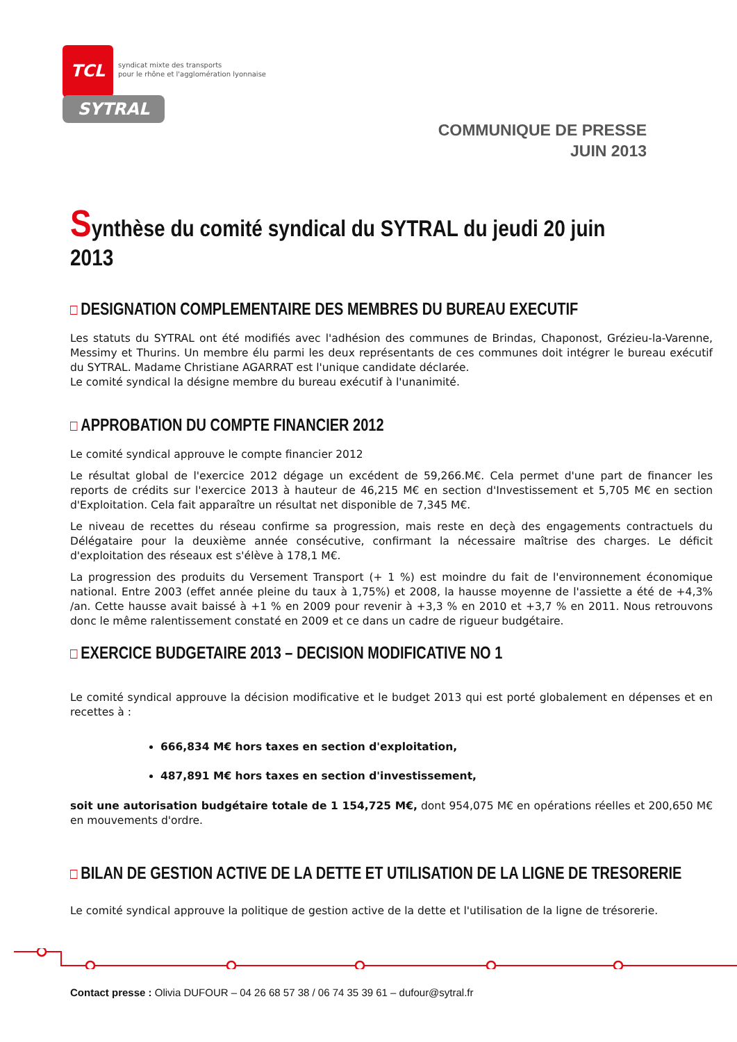TCL
SYTRAL
syndicat mixte des transports
pour le rhône et l'agglomération lyonnaise
COMMUNIQUE DE PRESSE
JUIN 2013
Synthèse du comité syndical du SYTRAL du jeudi 20 juin 2013
DESIGNATION COMPLEMENTAIRE DES MEMBRES DU BUREAU EXECUTIF
Les statuts du SYTRAL ont été modifiés avec l'adhésion des communes de Brindas, Chaponost, Grézieu-la-Varenne, Messimy et Thurins. Un membre élu parmi les deux représentants de ces communes doit intégrer le bureau exécutif du SYTRAL. Madame Christiane AGARRAT est l'unique candidate déclarée.
Le comité syndical la désigne membre du bureau exécutif à l'unanimité.
APPROBATION DU COMPTE FINANCIER 2012
Le comité syndical approuve le compte financier 2012
Le résultat global de l'exercice 2012 dégage un excédent de 59,266.M€. Cela permet d'une part de financer les reports de crédits sur l'exercice 2013 à hauteur de 46,215 M€ en section d'Investissement et 5,705 M€ en section d'Exploitation. Cela fait apparaître un résultat net disponible de 7,345 M€.
Le niveau de recettes du réseau confirme sa progression, mais reste en deçà des engagements contractuels du Délégataire pour la deuxième année consécutive, confirmant la nécessaire maîtrise des charges. Le déficit d'exploitation des réseaux est s'élève à 178,1 M€.
La progression des produits du Versement Transport (+ 1 %) est moindre du fait de l'environnement économique national. Entre 2003 (effet année pleine du taux à 1,75%) et 2008, la hausse moyenne de l'assiette a été de +4,3% /an. Cette hausse avait baissé à +1 % en 2009 pour revenir à +3,3 % en 2010 et +3,7 % en 2011. Nous retrouvons donc le même ralentissement constaté en 2009 et ce dans un cadre de rigueur budgétaire.
EXERCICE BUDGETAIRE 2013 – DECISION MODIFICATIVE NO 1
Le comité syndical approuve la décision modificative et le budget 2013 qui est porté globalement en dépenses et en recettes à :
666,834 M€ hors taxes en section d'exploitation,
487,891 M€ hors taxes en section d'investissement,
soit une autorisation budgétaire totale de 1 154,725 M€, dont 954,075 M€ en opérations réelles et 200,650 M€ en mouvements d'ordre.
BILAN DE GESTION ACTIVE DE LA DETTE ET UTILISATION DE LA LIGNE DE TRESORERIE
Le comité syndical approuve la politique de gestion active de la dette et l'utilisation de la ligne de trésorerie.
Contact presse : Olivia DUFOUR – 04 26 68 57 38 / 06 74 35 39 61 – dufour@sytral.fr